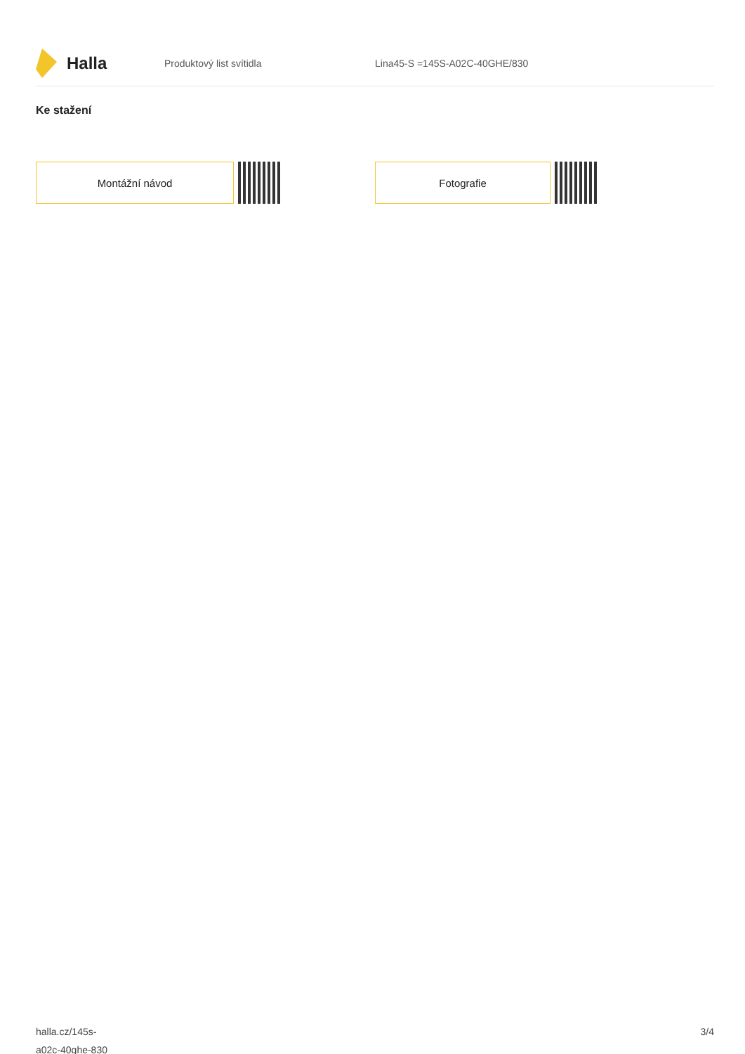Halla
Produktový list svítidla Lina45-S =145S-A02C-40GHE/830
Ke stažení
Montážní návod Fotografie
halla.cz/145s-
a02c-40ghe-830
3/4